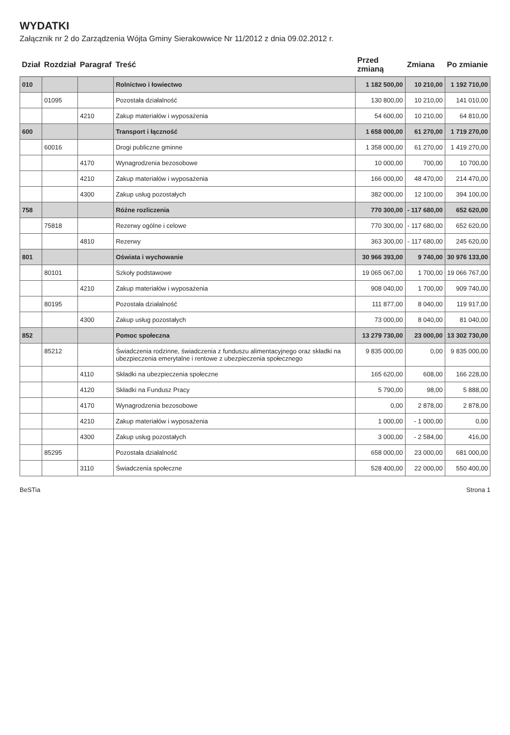WYDATKI
Załącznik nr 2 do Zarządzenia Wójta Gminy Sierakowwice Nr 11/2012 z dnia 09.02.2012 r.
| Dział | Rozdział | Paragraf | Treść | Przed zmianą | Zmiana | Po zmianie |
| --- | --- | --- | --- | --- | --- | --- |
| 010 | | | Rolnictwo i łowiectwo | 1 182 500,00 | 10 210,00 | 1 192 710,00 |
| | 01095 | | Pozostała działalność | 130 800,00 | 10 210,00 | 141 010,00 |
| | | 4210 | Zakup materiałów i wyposażenia | 54 600,00 | 10 210,00 | 64 810,00 |
| 600 | | | Transport i łączność | 1 658 000,00 | 61 270,00 | 1 719 270,00 |
| | 60016 | | Drogi publiczne gminne | 1 358 000,00 | 61 270,00 | 1 419 270,00 |
| | | 4170 | Wynagrodzenia bezosobowe | 10 000,00 | 700,00 | 10 700,00 |
| | | 4210 | Zakup materiałów i wyposażenia | 166 000,00 | 48 470,00 | 214 470,00 |
| | | 4300 | Zakup usług pozostałych | 382 000,00 | 12 100,00 | 394 100,00 |
| 758 | | | Różne rozliczenia | 770 300,00 | - 117 680,00 | 652 620,00 |
| | 75818 | | Rezerwy ogólne i celowe | 770 300,00 | - 117 680,00 | 652 620,00 |
| | | 4810 | Rezerwy | 363 300,00 | - 117 680,00 | 245 620,00 |
| 801 | | | Oświata i wychowanie | 30 966 393,00 | 9 740,00 | 30 976 133,00 |
| | 80101 | | Szkoły podstawowe | 19 065 067,00 | 1 700,00 | 19 066 767,00 |
| | | 4210 | Zakup materiałów i wyposażenia | 908 040,00 | 1 700,00 | 909 740,00 |
| | 80195 | | Pozostała działalność | 111 877,00 | 8 040,00 | 119 917,00 |
| | | 4300 | Zakup usług pozostałych | 73 000,00 | 8 040,00 | 81 040,00 |
| 852 | | | Pomoc społeczna | 13 279 730,00 | 23 000,00 | 13 302 730,00 |
| | 85212 | | Świadczenia rodzinne, świadczenia z funduszu alimentacyjnego oraz składki na ubezpieczenia emerytalne i rentowe z ubezpieczenia społecznego | 9 835 000,00 | 0,00 | 9 835 000,00 |
| | | 4110 | Składki na ubezpieczenia społeczne | 165 620,00 | 608,00 | 166 228,00 |
| | | 4120 | Składki na Fundusz Pracy | 5 790,00 | 98,00 | 5 888,00 |
| | | 4170 | Wynagrodzenia bezosobowe | 0,00 | 2 878,00 | 2 878,00 |
| | | 4210 | Zakup materiałów i wyposażenia | 1 000,00 | - 1 000,00 | 0,00 |
| | | 4300 | Zakup usług pozostałych | 3 000,00 | - 2 584,00 | 416,00 |
| | 85295 | | Pozostała działalność | 658 000,00 | 23 000,00 | 681 000,00 |
| | | 3110 | Świadczenia społeczne | 528 400,00 | 22 000,00 | 550 400,00 |
BeSTia Strona 1